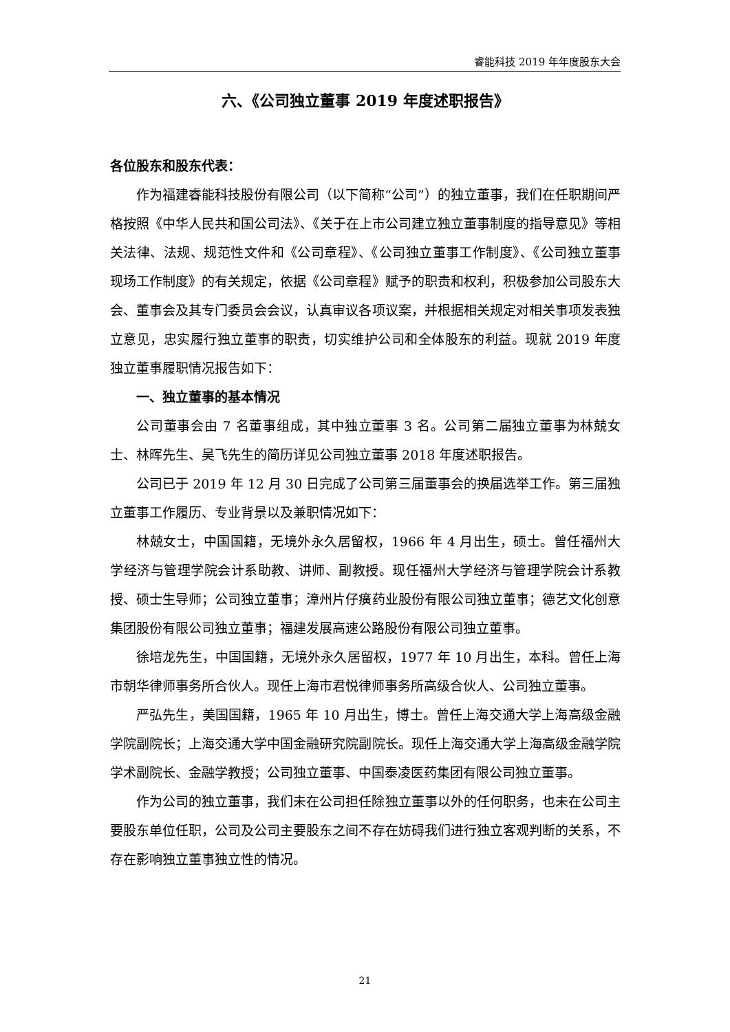睿能科技 2019 年年度股东大会
六、《公司独立董事 2019 年度述职报告》
各位股东和股东代表：
作为福建睿能科技股份有限公司（以下简称“公司”）的独立董事，我们在任职期间严格按照《中华人民共和国公司法》、《关于在上市公司建立独立董事制度的指导意见》等相关法律、法规、规范性文件和《公司章程》、《公司独立董事工作制度》、《公司独立董事现场工作制度》的有关规定，依据《公司章程》赋予的职责和权利，积极参加公司股东大会、董事会及其专门委员会会议，认真审议各项议案，并根据相关规定对相关事项发表独立意见，忠实履行独立董事的职责，切实维护公司和全体股东的利益。现就 2019 年度独立董事履职情况报告如下：
一、独立董事的基本情况
公司董事会由 7 名董事组成，其中独立董事 3 名。公司第二届独立董事为林兢女士、林晖先生、吴飞先生的简历详见公司独立董事 2018 年度述职报告。
公司已于 2019 年 12 月 30 日完成了公司第三届董事会的换届选举工作。第三届独立董事工作履历、专业背景以及兼职情况如下：
林兢女士，中国国籍，无境外永久居留权，1966 年 4 月出生，硕士。曾任福州大学经济与管理学院会计系助教、讲师、副教授。现任福州大学经济与管理学院会计系教授、硕士生导师；公司独立董事；漳州片仔癀药业股份有限公司独立董事；德艺文化创意集团股份有限公司独立董事；福建发展高速公路股份有限公司独立董事。
徐培龙先生，中国国籍，无境外永久居留权，1977 年 10 月出生，本科。曾任上海市朝华律师事务所合伙人。现任上海市君悦律师事务所高级合伙人、公司独立董事。
严弘先生，美国国籍，1965 年 10 月出生，博士。曾任上海交通大学上海高级金融学院副院长；上海交通大学中国金融研究院副院长。现任上海交通大学上海高级金融学院学术副院长、金融学教授；公司独立董事、中国泰凌医药集团有限公司独立董事。
作为公司的独立董事，我们未在公司担任除独立董事以外的任何职务，也未在公司主要股东单位任职，公司及公司主要股东之间不存在妨碍我们进行独立客观判断的关系，不存在影响独立董事独立性的情况。
21